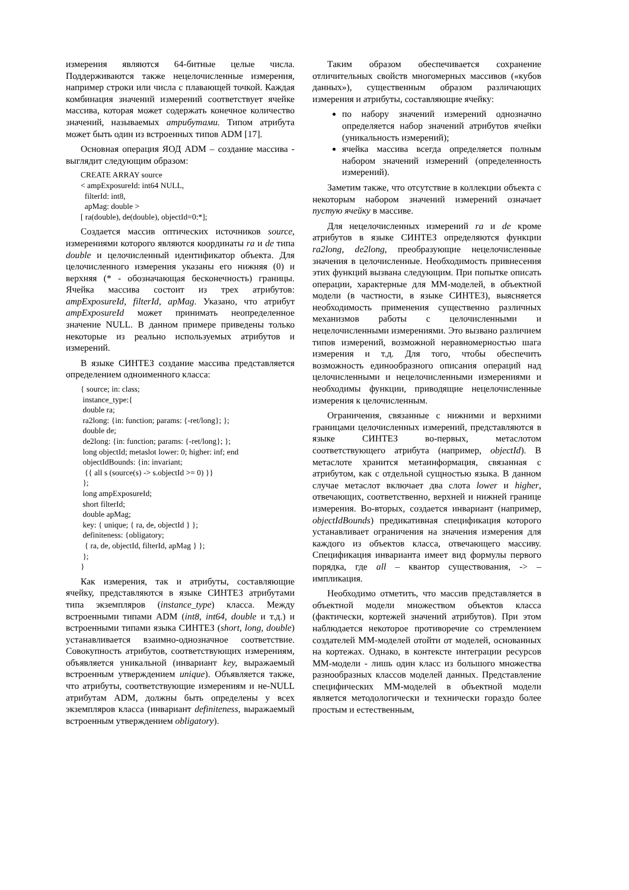измерения являются 64-битные целые числа. Поддерживаются также нецелочисленные измерения, например строки или числа с плавающей точкой. Каждая комбинация значений измерений соответствует ячейке массива, которая может содержать конечное количество значений, называемых атрибутами. Типом атрибута может быть один из встроенных типов ADM [17].
Основная операция ЯОД ADM – создание массива - выглядит следующим образом:
CREATE ARRAY source
< ampExposureId: int64 NULL,
  filterId: int8,
  apMag: double >
[ ra(double), de(double), objectId=0:*];
Создается массив оптических источников source, измерениями которого являются координаты ra и de типа double и целочисленный идентификатор объекта. Для целочисленного измерения указаны его нижняя (0) и верхняя (* - обозначающая бесконечность) границы. Ячейка массива состоит из трех атрибутов: ampExposureId, filterId, apMag. Указано, что атрибут ampExposureId может принимать неопределенное значение NULL. В данном примере приведены только некоторые из реально используемых атрибутов и измерений.
В языке СИНТЕЗ создание массива представляется определением одноименного класса:
{ source; in: class;
 instance_type:{
 double ra;
 ra2long: {in: function; params: {-ret/long}; };
 double de;
 de2long: {in: function; params: {-ret/long}; };
 long objectId; metaslot lower: 0; higher: inf; end
 objectIdBounds: {in: invariant;
  {{ all s (source(s) -> s.objectId >= 0) }}
 };
 long ampExposureId;
 short filterId;
 double apMag;
 key: { unique; { ra, de, objectId } };
 definiteness: {obligatory;
  { ra, de, objectId, filterId, apMag } };
 };
}
Как измерения, так и атрибуты, составляющие ячейку, представляются в языке СИНТЕЗ атрибутами типа экземпляров (instance_type) класса. Между встроенными типами ADM (int8, int64, double и т.д.) и встроенными типами языка СИНТЕЗ (short, long, double) устанавливается взаимно-однозначное соответствие. Совокупность атрибутов, соответствующих измерениям, объявляется уникальной (инвариант key, выражаемый встроенным утверждением unique). Объявляется также, что атрибуты, соответствующие измерениям и не-NULL атрибутам ADM, должны быть определены у всех экземпляров класса (инвариант definiteness, выражаемый встроенным утверждением obligatory).
Таким образом обеспечивается сохранение отличительных свойств многомерных массивов («кубов данных»), существенным образом различающих измерения и атрибуты, составляющие ячейку:
по набору значений измерений однозначно определяется набор значений атрибутов ячейки (уникальность измерений);
ячейка массива всегда определяется полным набором значений измерений (определенность измерений).
Заметим также, что отсутствие в коллекции объекта с некоторым набором значений измерений означает пустую ячейку в массиве.
Для нецелочисленных измерений ra и de кроме атрибутов в языке СИНТЕЗ определяются функции ra2long, de2long, преобразующие нецелочисленные значения в целочисленные. Необходимость привнесения этих функций вызвана следующим. При попытке описать операции, характерные для ММ-моделей, в объектной модели (в частности, в языке СИНТЕЗ), выясняется необходимость применения существенно различных механизмов работы с целочисленными и нецелочисленными измерениями. Это вызвано различием типов измерений, возможной неравномерностью шага измерения и т.д. Для того, чтобы обеспечить возможность единообразного описания операций над целочисленными и нецелочисленными измерениями и необходимы функции, приводящие нецелочисленные измерения к целочисленным.
Ограничения, связанные с нижними и верхними границами целочисленных измерений, представляются в языке СИНТЕЗ во-первых, метаслотом соответствующего атрибута (например, objectId). В метаслоте хранится метаинформация, связанная с атрибутом, как с отдельной сущностью языка. В данном случае метаслот включает два слота lower и higher, отвечающих, соответственно, верхней и нижней границе измерения. Во-вторых, создается инвариант (например, objectIdBounds) предикативная спецификация которого устанавливает ограничения на значения измерения для каждого из объектов класса, отвечающего массиву. Спецификация инварианта имеет вид формулы первого порядка, где all – квантор существования, -> – импликация.
Необходимо отметить, что массив представляется в объектной модели множеством объектов класса (фактически, кортежей значений атрибутов). При этом наблюдается некоторое противоречие со стремлением создателей ММ-моделей отойти от моделей, основанных на кортежах. Однако, в контексте интеграции ресурсов ММ-модели - лишь один класс из большого множества разнообразных классов моделей данных. Представление специфических ММ-моделей в объектной модели является методологически и технически гораздо более простым и естественным,